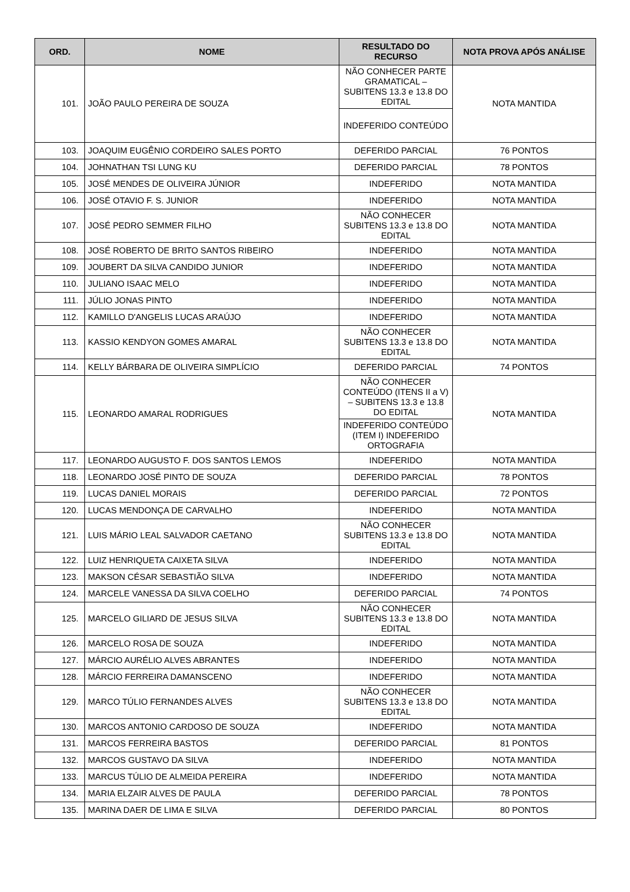| ORD. | NOME | RESULTADO DO RECURSO | NOTA PROVA APÓS ANÁLISE |
| --- | --- | --- | --- |
| 101. | JOÃO PAULO PEREIRA DE SOUZA | NÃO CONHECER PARTE GRAMATICAL – SUBITENS 13.3 e 13.8 DO EDITAL | NOTA MANTIDA |
| | | INDEFERIDO CONTEÚDO | |
| 103. | JOAQUIM EUGÊNIO CORDEIRO SALES PORTO | DEFERIDO PARCIAL | 76 PONTOS |
| 104. | JOHNATHAN TSI LUNG KU | DEFERIDO PARCIAL | 78 PONTOS |
| 105. | JOSÉ MENDES DE OLIVEIRA JÚNIOR | INDEFERIDO | NOTA MANTIDA |
| 106. | JOSÉ OTAVIO F. S. JUNIOR | INDEFERIDO | NOTA MANTIDA |
| 107. | JOSÉ PEDRO SEMMER FILHO | NÃO CONHECER SUBITENS 13.3 e 13.8 DO EDITAL | NOTA MANTIDA |
| 108. | JOSÉ ROBERTO DE BRITO SANTOS RIBEIRO | INDEFERIDO | NOTA MANTIDA |
| 109. | JOUBERT DA SILVA CANDIDO JUNIOR | INDEFERIDO | NOTA MANTIDA |
| 110. | JULIANO ISAAC MELO | INDEFERIDO | NOTA MANTIDA |
| 111. | JÚLIO JONAS PINTO | INDEFERIDO | NOTA MANTIDA |
| 112. | KAMILLO D'ANGELIS LUCAS ARAÚJO | INDEFERIDO | NOTA MANTIDA |
| 113. | KASSIO KENDYON GOMES AMARAL | NÃO CONHECER SUBITENS 13.3 e 13.8 DO EDITAL | NOTA MANTIDA |
| 114. | KELLY BÁRBARA DE OLIVEIRA SIMPLÍCIO | DEFERIDO PARCIAL | 74 PONTOS |
| 115. | LEONARDO AMARAL RODRIGUES | NÃO CONHECER CONTEÚDO (ITENS II a V) – SUBITENS 13.3 e 13.8 DO EDITAL | NOTA MANTIDA |
| | | INDEFERIDO CONTEÚDO (ITEM I) INDEFERIDO ORTOGRAFIA | |
| 117. | LEONARDO AUGUSTO F. DOS SANTOS LEMOS | INDEFERIDO | NOTA MANTIDA |
| 118. | LEONARDO JOSÉ PINTO DE SOUZA | DEFERIDO PARCIAL | 78 PONTOS |
| 119. | LUCAS DANIEL MORAIS | DEFERIDO PARCIAL | 72 PONTOS |
| 120. | LUCAS MENDONÇA DE CARVALHO | INDEFERIDO | NOTA MANTIDA |
| 121. | LUIS MÁRIO LEAL SALVADOR CAETANO | NÃO CONHECER SUBITENS 13.3 e 13.8 DO EDITAL | NOTA MANTIDA |
| 122. | LUIZ HENRIQUETA CAIXETA SILVA | INDEFERIDO | NOTA MANTIDA |
| 123. | MAKSON CÉSAR SEBASTIÃO SILVA | INDEFERIDO | NOTA MANTIDA |
| 124. | MARCELE VANESSA DA SILVA COELHO | DEFERIDO PARCIAL | 74 PONTOS |
| 125. | MARCELO GILIARD DE JESUS SILVA | NÃO CONHECER SUBITENS 13.3 e 13.8 DO EDITAL | NOTA MANTIDA |
| 126. | MARCELO ROSA DE SOUZA | INDEFERIDO | NOTA MANTIDA |
| 127. | MÁRCIO AURÉLIO ALVES ABRANTES | INDEFERIDO | NOTA MANTIDA |
| 128. | MÁRCIO FERREIRA DAMANSCENO | INDEFERIDO | NOTA MANTIDA |
| 129. | MARCO TÚLIO FERNANDES ALVES | NÃO CONHECER SUBITENS 13.3 e 13.8 DO EDITAL | NOTA MANTIDA |
| 130. | MARCOS ANTONIO CARDOSO DE SOUZA | INDEFERIDO | NOTA MANTIDA |
| 131. | MARCOS FERREIRA BASTOS | DEFERIDO PARCIAL | 81 PONTOS |
| 132. | MARCOS GUSTAVO DA SILVA | INDEFERIDO | NOTA MANTIDA |
| 133. | MARCUS TÚLIO DE ALMEIDA PEREIRA | INDEFERIDO | NOTA MANTIDA |
| 134. | MARIA ELZAIR ALVES DE PAULA | DEFERIDO PARCIAL | 78 PONTOS |
| 135. | MARINA DAER DE LIMA E SILVA | DEFERIDO PARCIAL | 80 PONTOS |